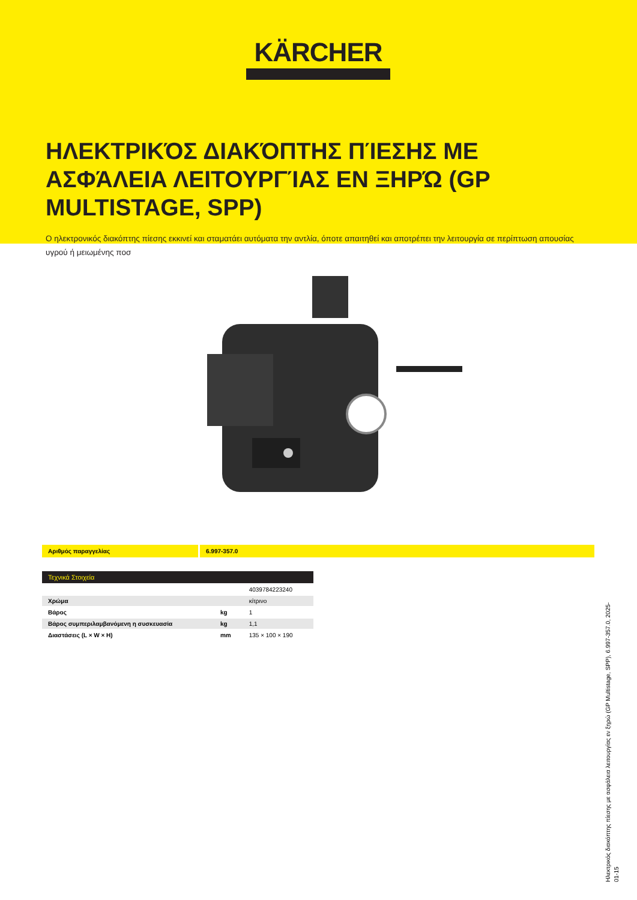KÄRCHER
ΗΛΕΚΤΡΙΚΌΣ ΔΙΑΚΌΠΤΗΣ ΠΊΕΣΗΣ ΜΕ ΑΣΦΆΛΕΙΑ ΛΕΙΤΟΥΡΓΊΑΣ ΕΝ ΞΗΡΏ (GP MULTISTAGE, SPP)
Ο ηλεκτρονικός διακόπτης πίεσης εκκινεί και σταματάει αυτόματα την αντλία, όποτε απαιτηθεί και αποτρέπει την λειτουργία σε περίπτωση απουσίας υγρού ή μειωμένης ποσ
Αριθμός παραγγελίας 6.997-357.0
Τεχνικά Στοιχεία
| | | 4039784223240 |
| Χρώμα | | κίτρινο |
| Βάρος | kg | 1 |
| Βάρος συμπεριλαμβανόμενη η συσκευασία | kg | 1,1 |
| Διαστάσεις (L × W × H) | mm | 135 × 100 × 190 |
Ηλεκτρικός διακόπτης πίεσης με ασφάλεια λειτουργίας εν ξηρώ (GP Multistage, SPP), 6.997-357.0, 2025-01-15